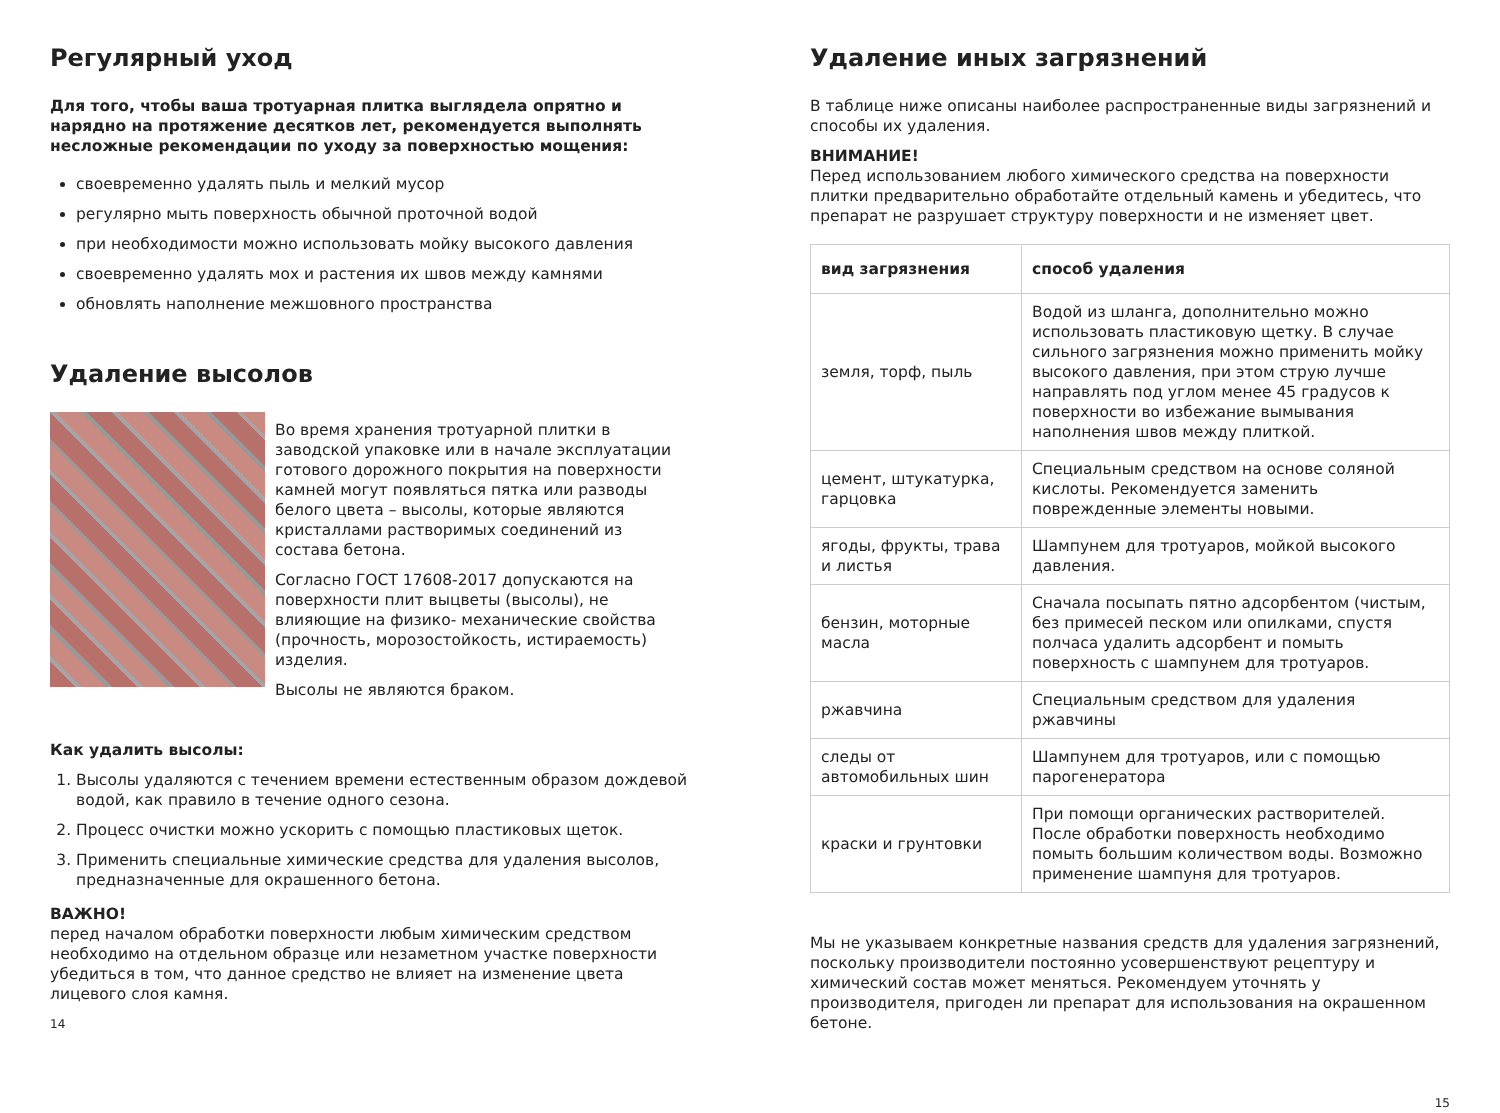Регулярный уход
Для того, чтобы ваша тротуарная плитка выглядела опрятно и нарядно на протяжение десятков лет, рекомендуется выполнять несложные рекомендации по уходу за поверхностью мощения:
своевременно удалять пыль и мелкий мусор
регулярно мыть поверхность обычной проточной водой
при необходимости можно использовать мойку высокого давления
своевременно удалять мох и растения их швов между камнями
обновлять наполнение межшовного пространства
Удаление высолов
Во время хранения тротуарной плитки в заводской упаковке или в начале эксплуатации готового дорожного покрытия на поверхности камней могут появляться пятка или разводы белого цвета – высолы, которые являются кристаллами растворимых соединений из состава бетона.
Согласно ГОСТ 17608-2017 допускаются на поверхности плит выцветы (высолы), не влияющие на физико- механические свойства (прочность, морозостойкость, истираемость) изделия.
Высолы не являются браком.
Как удалить высолы:
1. Высолы удаляются с течением времени естественным образом дождевой водой, как правило в течение одного сезона.
2. Процесс очистки можно ускорить с помощью пластиковых щеток.
3. Применить специальные химические средства для удаления высолов, предназначенные для окрашенного бетона.
ВАЖНО!
перед началом обработки поверхности любым химическим средством необходимо на отдельном образце или незаметном участке поверхности убедиться в том, что данное средство не влияет на изменение цвета лицевого слоя камня.
14
Удаление иных загрязнений
В таблице ниже описаны наиболее распространенные виды загрязнений и способы их удаления.
ВНИМАНИЕ!
Перед использованием любого химического средства на поверхности плитки предварительно обработайте отдельный камень и убедитесь, что препарат не разрушает структуру поверхности и не изменяет цвет.
| вид загрязнения | способ удаления |
| --- | --- |
| земля, торф, пыль | Водой из шланга, дополнительно можно использовать пластиковую щетку. В случае сильного загрязнения можно применить мойку высокого давления, при этом струю лучше направлять под углом менее 45 градусов к поверхности во избежание вымывания наполнения швов между плиткой. |
| цемент, штукатурка, гарцовка | Специальным средством на основе соляной кислоты. Рекомендуется заменить поврежденные элементы новыми. |
| ягоды, фрукты, трава и листья | Шампунем для тротуаров, мойкой высокого давления. |
| бензин, моторные масла | Сначала посыпать пятно адсорбентом (чистым, без примесей песком или опилками, спустя полчаса удалить адсорбент и помыть поверхность с шампунем для тротуаров. |
| ржавчина | Специальным средством для удаления ржавчины |
| следы от автомобильных шин | Шампунем для тротуаров, или с помощью парогенератора |
| краски и грунтовки | При помощи органических растворителей. После обработки поверхность необходимо помыть большим количеством воды. Возможно применение шампуня для тротуаров. |
Мы не указываем конкретные названия средств для удаления загрязнений, поскольку производители постоянно усовершенствуют рецептуру и химический состав может меняться. Рекомендуем уточнять у производителя, пригоден ли препарат для использования на окрашенном бетоне.
15